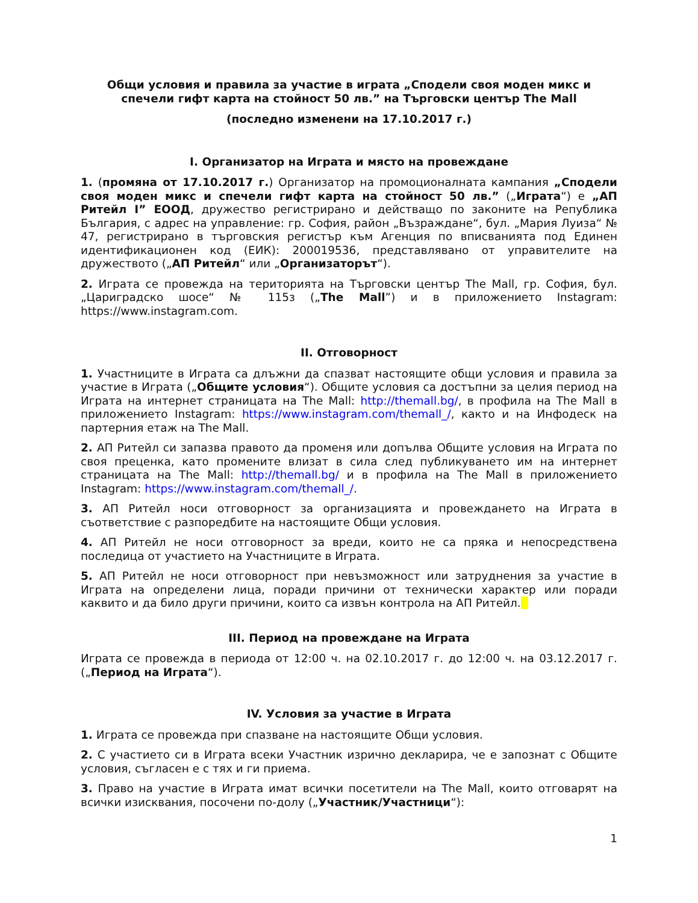Общи условия и правила за участие в играта „Сподели своя моден микс и спечели гифт карта на стойност 50 лв.” на Търговски център The Mall
(последно изменени на 17.10.2017 г.)
I. Организатор на Играта и място на провеждане
1. (промяна от 17.10.2017 г.) Организатор на промоционалната кампания „Сподели своя моден микс и спечели гифт карта на стойност 50 лв.” („Играта“) е „АП Ритейл I” ЕООД, дружество регистрирано и действащо по законите на Република България, с адрес на управление: гр. София, район „Възраждане“, бул. „Мария Луиза“ № 47, регистрирано в търговския регистър към Агенция по вписванията под Единен идентификационен код (ЕИК): 200019536, представлявано от управителите на дружеството („АП Ритейл“ или „Организаторът“).
2. Играта се провежда на територията на Търговски център The Mall, гр. София, бул. „Цариградско шосе“ № 115з („The Mall”) и в приложението Instagram: https://www.instagram.com.
II. Отговорност
1. Участниците в Играта са длъжни да спазват настоящите общи условия и правила за участие в Играта („Общите условия“). Общите условия са достъпни за целия период на Играта на интернет страницата на The Mall: http://themall.bg/, в профила на The Mall в приложението Instagram: https://www.instagram.com/themall_/, както и на Инфодеск на партерния етаж на The Mall.
2. АП Ритейл си запазва правото да променя или допълва Общите условия на Играта по своя преценка, като промените влизат в сила след публикуването им на интернет страницата на The Mall: http://themall.bg/ и в профила на The Mall в приложението Instagram: https://www.instagram.com/themall_/.
3. АП Ритейл носи отговорност за организацията и провеждането на Играта в съответствие с разпоредбите на настоящите Общи условия.
4. АП Ритейл не носи отговорност за вреди, които не са пряка и непосредствена последица от участието на Участниците в Играта.
5. АП Ритейл не носи отговорност при невъзможност или затруднения за участие в Играта на определени лица, поради причини от технически характер или поради каквито и да било други причини, които са извън контрола на АП Ритейл.
III. Период на провеждане на Играта
Играта се провежда в периода от 12:00 ч. на 02.10.2017 г. до 12:00 ч. на 03.12.2017 г. („Период на Играта“).
IV. Условия за участие в Играта
1. Играта се провежда при спазване на настоящите Общи условия.
2. С участието си в Играта всеки Участник изрично декларира, че е запознат с Общите условия, съгласен е с тях и ги приема.
3. Право на участие в Играта имат всички посетители на The Mall, които отговарят на всички изисквания, посочени по-долу („Участник/Участници“):
1